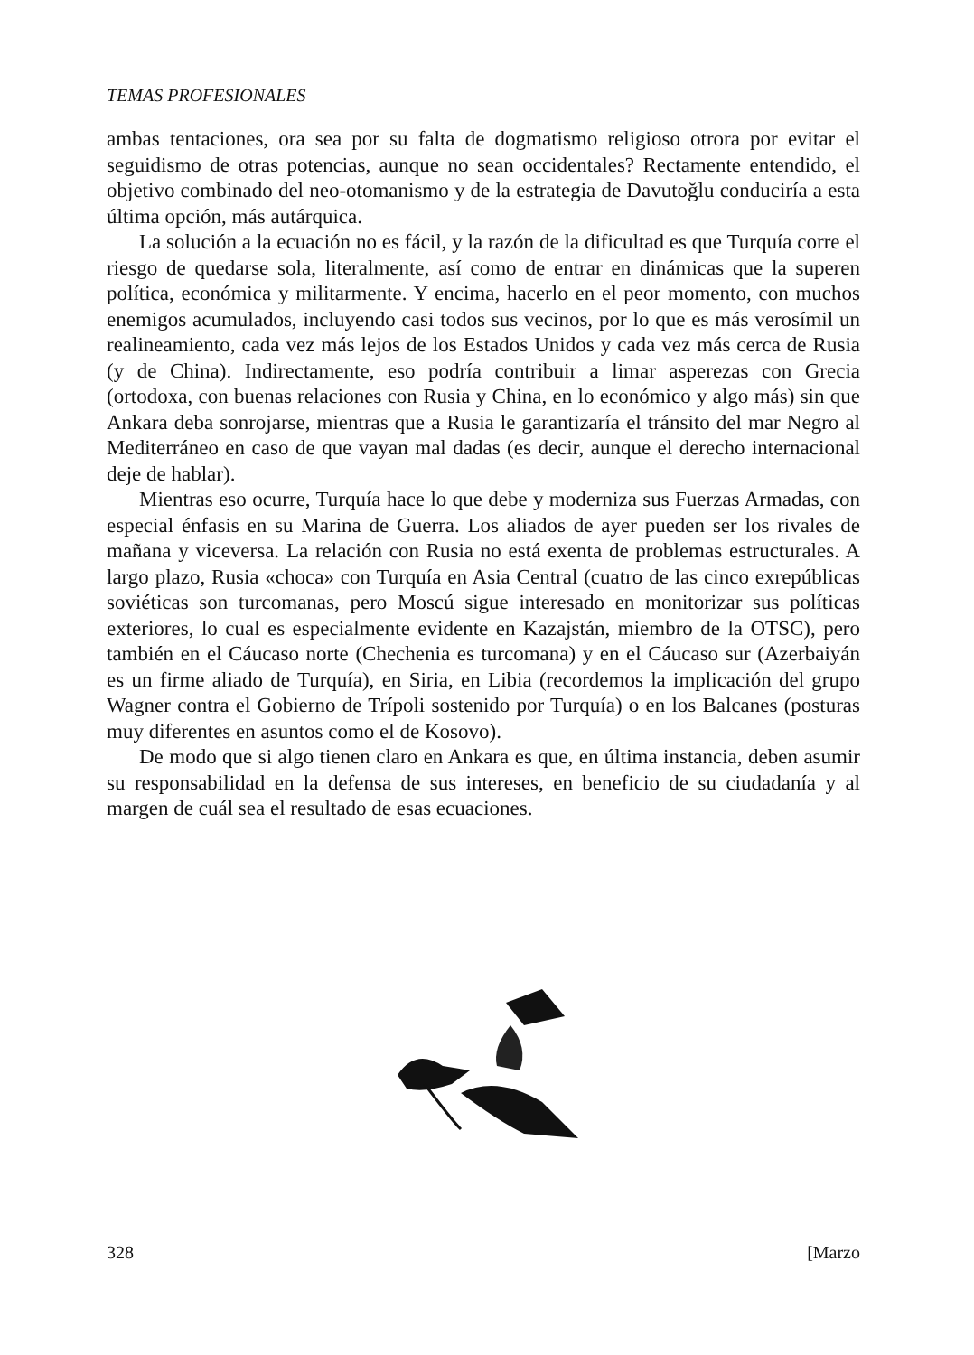TEMAS PROFESIONALES
ambas tentaciones, ora sea por su falta de dogmatismo religioso otrora por evitar el seguidismo de otras potencias, aunque no sean occidentales? Rectamente entendido, el objetivo combinado del neo-otomanismo y de la estrategia de Davutoğlu conduciría a esta última opción, más autárquica.
La solución a la ecuación no es fácil, y la razón de la dificultad es que Turquía corre el riesgo de quedarse sola, literalmente, así como de entrar en dinámicas que la superen política, económica y militarmente. Y encima, hacerlo en el peor momento, con muchos enemigos acumulados, incluyendo casi todos sus vecinos, por lo que es más verosímil un realineamiento, cada vez más lejos de los Estados Unidos y cada vez más cerca de Rusia (y de China). Indirectamente, eso podría contribuir a limar asperezas con Grecia (ortodoxa, con buenas relaciones con Rusia y China, en lo económico y algo más) sin que Ankara deba sonrojarse, mientras que a Rusia le garantizaría el tránsito del mar Negro al Mediterráneo en caso de que vayan mal dadas (es decir, aunque el derecho internacional deje de hablar).
Mientras eso ocurre, Turquía hace lo que debe y moderniza sus Fuerzas Armadas, con especial énfasis en su Marina de Guerra. Los aliados de ayer pueden ser los rivales de mañana y viceversa. La relación con Rusia no está exenta de problemas estructurales. A largo plazo, Rusia «choca» con Turquía en Asia Central (cuatro de las cinco exrepúblicas soviéticas son turcomanas, pero Moscú sigue interesado en monitorizar sus políticas exteriores, lo cual es especialmente evidente en Kazajstán, miembro de la OTSC), pero también en el Cáucaso norte (Chechenia es turcomana) y en el Cáucaso sur (Azerbaiyán es un firme aliado de Turquía), en Siria, en Libia (recordemos la implicación del grupo Wagner contra el Gobierno de Trípoli sostenido por Turquía) o en los Balcanes (posturas muy diferentes en asuntos como el de Kosovo).
De modo que si algo tienen claro en Ankara es que, en última instancia, deben asumir su responsabilidad en la defensa de sus intereses, en beneficio de su ciudadanía y al margen de cuál sea el resultado de esas ecuaciones.
328 [Marzo